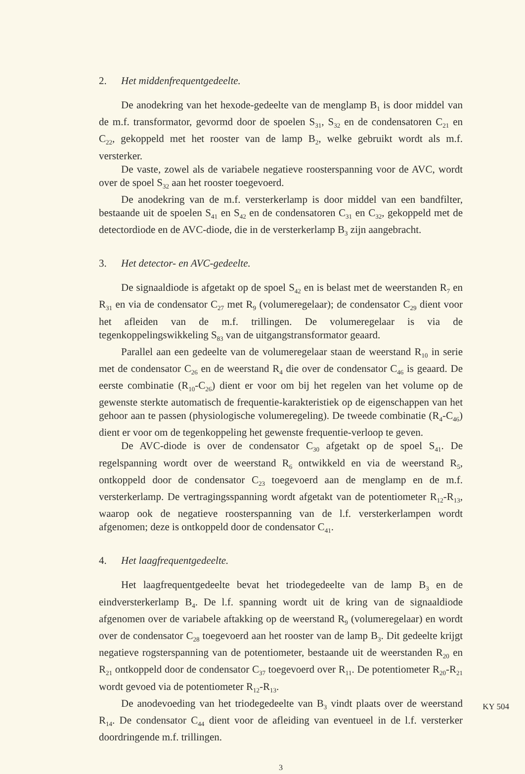2. Het middenfrequentgedeelte.
De anodekring van het hexode-gedeelte van de menglamp B<sub>1</sub> is door middel van de m.f. transformator, gevormd door de spoelen S<sub>31</sub>, S<sub>32</sub> en de condensatoren C<sub>21</sub> en C<sub>22</sub>, gekoppeld met het rooster van de lamp B<sub>2</sub>, welke gebruikt wordt als m.f. versterker.
De vaste, zowel als de variabele negatieve roosterspanning voor de AVC, wordt over de spoel S<sub>32</sub> aan het rooster toegevoerd.
De anodekring van de m.f. versterkerlamp is door middel van een bandfilter, bestaande uit de spoelen S<sub>41</sub> en S<sub>42</sub> en de condensatoren C<sub>31</sub> en C<sub>32</sub>, gekoppeld met de detectordiode en de AVC-diode, die in de versterkerlamp B<sub>3</sub> zijn aangebracht.
3. Het detector- en AVC-gedeelte.
De signaaldiode is afgetakt op de spoel S<sub>42</sub> en is belast met de weerstanden R<sub>7</sub> en R<sub>31</sub> en via de condensator C<sub>27</sub> met R<sub>9</sub> (volumeregelaar); de condensator C<sub>29</sub> dient voor het afleiden van de m.f. trillingen. De volumeregelaar is via de tegenkoppelingswikkeling S<sub>83</sub> van de uitgangstransformator geaard.
Parallel aan een gedeelte van de volumeregelaar staan de weerstand R<sub>10</sub> in serie met de condensator C<sub>26</sub> en de weerstand R<sub>4</sub> die over de condensator C<sub>46</sub> is geaard. De eerste combinatie (R<sub>10</sub>-C<sub>26</sub>) dient er voor om bij het regelen van het volume op de gewenste sterkte automatisch de frequentie-karakteristiek op de eigenschappen van het gehoor aan te passen (physiologische volumeregeling). De tweede combinatie (R<sub>4</sub>-C<sub>46</sub>) dient er voor om de tegenkoppeling het gewenste frequentie-verloop te geven.
De AVC-diode is over de condensator C<sub>30</sub> afgetakt op de spoel S<sub>41</sub>. De regelspanning wordt over de weerstand R<sub>6</sub> ontwikkeld en via de weerstand R<sub>5</sub>, ontkoppeld door de condensator C<sub>23</sub> toegevoerd aan de menglamp en de m.f. versterkerlamp. De vertragingsspanning wordt afgetakt van de potentiometer R<sub>12</sub>-R<sub>13</sub>, waarop ook de negatieve roosterspanning van de l.f. versterkerlampen wordt afgenomen; deze is ontkoppeld door de condensator C<sub>41</sub>.
4. Het laagfrequentgedeelte.
Het laagfrequentgedeelte bevat het triodegedeelte van de lamp B<sub>3</sub> en de eindversterkerlamp B<sub>4</sub>. De l.f. spanning wordt uit de kring van de signaaldiode afgenomen over de variabele aftakking op de weerstand R<sub>9</sub> (volumeregelaar) en wordt over de condensator C<sub>28</sub> toegevoerd aan het rooster van de lamp B<sub>3</sub>. Dit gedeelte krijgt negatieve rogsterspanning van de potentiometer, bestaande uit de weerstanden R<sub>20</sub> en R<sub>21</sub> ontkoppeld door de condensator C<sub>37</sub> toegevoerd over R<sub>11</sub>. De potentiometer R<sub>20</sub>-R<sub>21</sub> wordt gevoed via de potentiometer R<sub>12</sub>-R<sub>13</sub>.
De anodevoeding van het triodegedeelte van B<sub>3</sub> vindt plaats over de weerstand R<sub>14</sub>. De condensator C<sub>44</sub> dient voor de afleiding van eventueel in de l.f. versterker doordringende m.f. trillingen.
3
KY 504